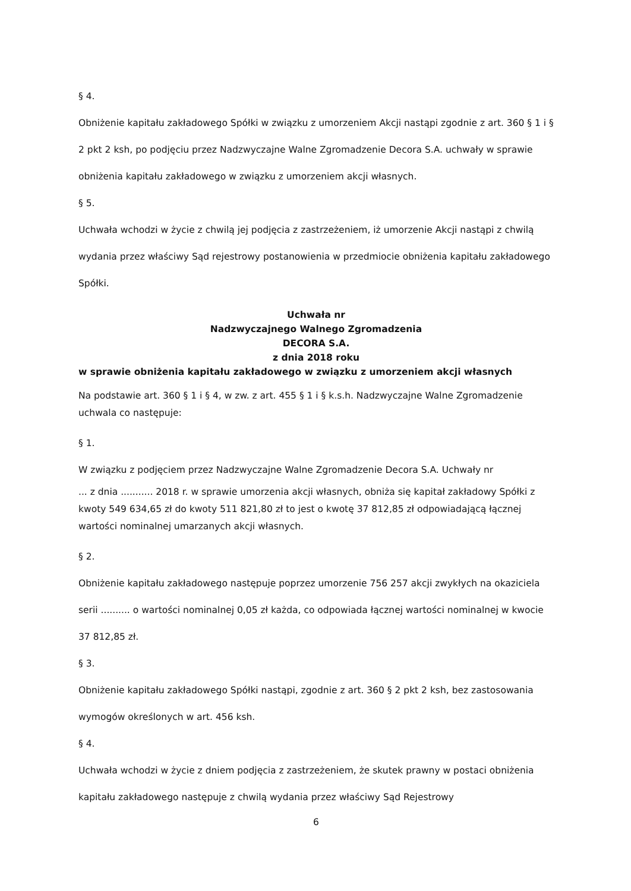§ 4.
Obniżenie kapitału zakładowego Spółki w związku z umorzeniem Akcji nastąpi zgodnie z art. 360 § 1 i § 2 pkt 2 ksh, po podjęciu przez Nadzwyczajne Walne Zgromadzenie Decora S.A. uchwały w sprawie obniżenia kapitału zakładowego w związku z umorzeniem akcji własnych.
§ 5.
Uchwała wchodzi w życie z chwilą jej podjęcia z zastrzeżeniem, iż umorzenie Akcji nastąpi z chwilą wydania przez właściwy Sąd rejestrowy postanowienia w przedmiocie obniżenia kapitału zakładowego Spółki.
Uchwała nr
Nadzwyczajnego Walnego Zgromadzenia
DECORA S.A.
z dnia 2018 roku
w sprawie obniżenia kapitału zakładowego w związku z umorzeniem akcji własnych
Na podstawie art. 360 § 1 i § 4, w zw. z art. 455 § 1 i § k.s.h. Nadzwyczajne Walne Zgromadzenie uchwala co następuje:
§ 1.
W związku z podjęciem przez Nadzwyczajne Walne Zgromadzenie Decora S.A. Uchwały nr
... z dnia ........... 2018 r. w sprawie umorzenia akcji własnych, obniża się kapitał zakładowy Spółki z kwoty 549 634,65 zł do kwoty 511 821,80 zł to jest o kwotę 37 812,85 zł odpowiadającą łącznej wartości nominalnej umarzanych akcji własnych.
§ 2.
Obniżenie kapitału zakładowego następuje poprzez umorzenie 756 257 akcji zwykłych na okaziciela serii .......... o wartości nominalnej 0,05 zł każda, co odpowiada łącznej wartości nominalnej w kwocie 37 812,85 zł.
§ 3.
Obniżenie kapitału zakładowego Spółki nastąpi, zgodnie z art. 360 § 2 pkt 2 ksh, bez zastosowania wymogów określonych w art. 456 ksh.
§ 4.
Uchwała wchodzi w życie z dniem podjęcia z zastrzeżeniem, że skutek prawny w postaci obniżenia kapitału zakładowego następuje z chwilą wydania przez właściwy Sąd Rejestrowy
6